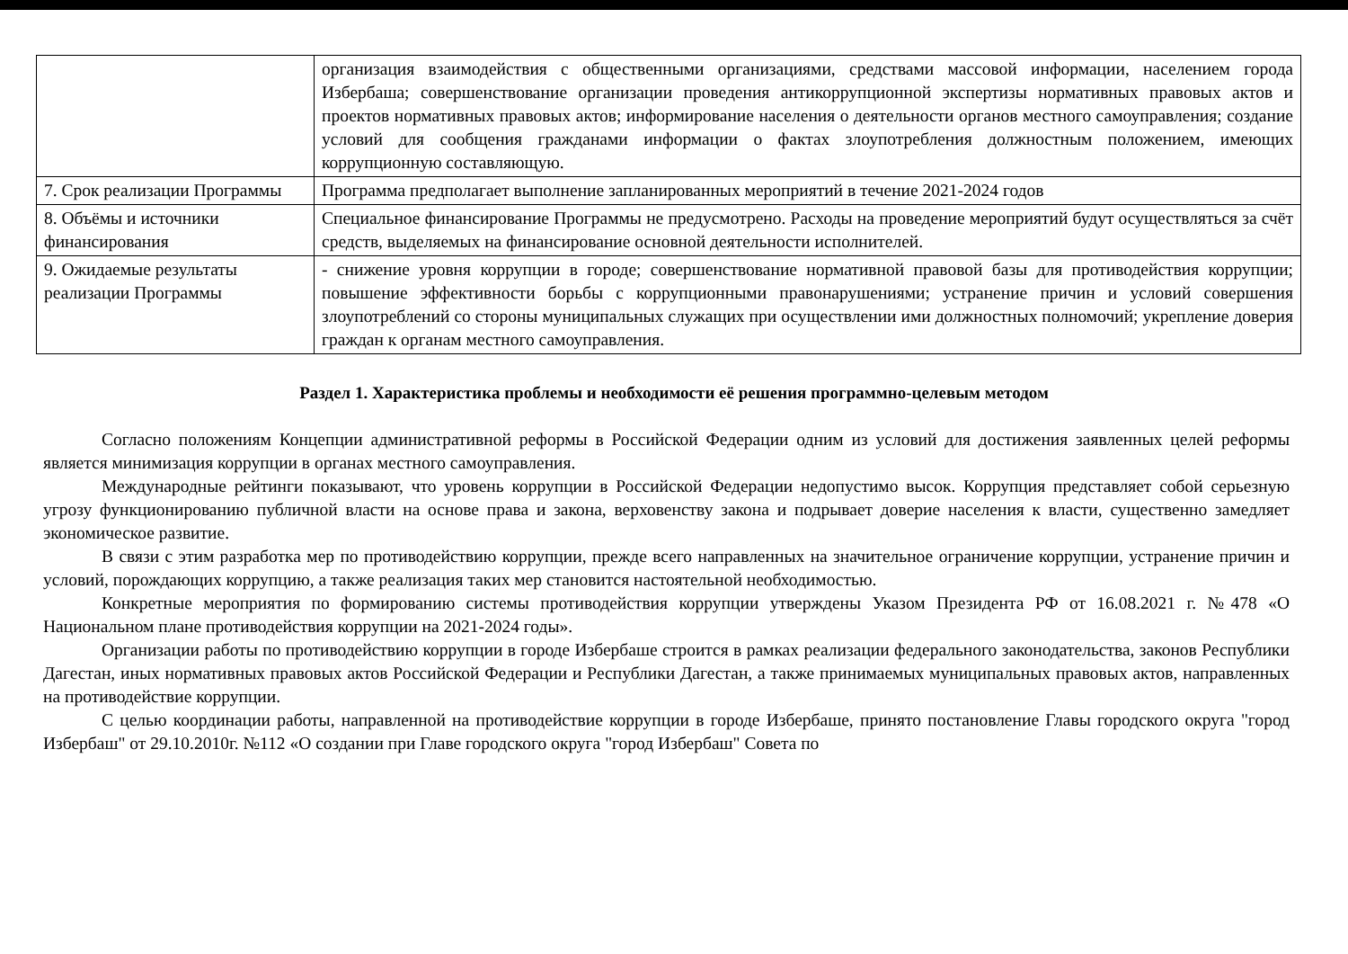| | организация взаимодействия с общественными организациями, средствами массовой информации, населением города Избербаша; совершенствование организации проведения антикоррупционной экспертизы нормативных правовых актов и проектов нормативных правовых актов; информирование населения о деятельности органов местного самоуправления; создание условий для сообщения гражданами информации о фактах злоупотребления должностным положением, имеющих коррупционную составляющую. |
| 7. Срок реализации Программы | Программа предполагает выполнение запланированных мероприятий в течение 2021-2024 годов |
| 8. Объёмы и источники финансирования | Специальное финансирование Программы не предусмотрено. Расходы на проведение мероприятий будут осуществляться за счёт средств, выделяемых на финансирование основной деятельности исполнителей. |
| 9. Ожидаемые результаты реализации Программы | - снижение уровня коррупции в городе; совершенствование нормативной правовой базы для противодействия коррупции; повышение эффективности борьбы с коррупционными правонарушениями; устранение причин и условий совершения злоупотреблений со стороны муниципальных служащих при осуществлении ими должностных полномочий; укрепление доверия граждан к органам местного самоуправления. |
Раздел 1. Характеристика проблемы и необходимости её решения программно-целевым методом
Согласно положениям Концепции административной реформы в Российской Федерации одним из условий для достижения заявленных целей реформы является минимизация коррупции в органах местного самоуправления.
Международные рейтинги показывают, что уровень коррупции в Российской Федерации недопустимо высок. Коррупция представляет собой серьезную угрозу функционированию публичной власти на основе права и закона, верховенству закона и подрывает доверие населения к власти, существенно замедляет экономическое развитие.
В связи с этим разработка мер по противодействию коррупции, прежде всего направленных на значительное ограничение коррупции, устранение причин и условий, порождающих коррупцию, а также реализация таких мер становится настоятельной необходимостью.
Конкретные мероприятия по формированию системы противодействия коррупции утверждены Указом Президента РФ от 16.08.2021 г. №478 «О Национальном плане противодействия коррупции на 2021-2024 годы».
Организации работы по противодействию коррупции в городе Избербаше строится в рамках реализации федерального законодательства, законов Республики Дагестан, иных нормативных правовых актов Российской Федерации и Республики Дагестан, а также принимаемых муниципальных правовых актов, направленных на противодействие коррупции.
С целью координации работы, направленной на противодействие коррупции в городе Избербаше, принято постановление Главы городского округа "город Избербаш" от 29.10.2010г. №112 «О создании при Главе городского округа "город Избербаш" Совета по